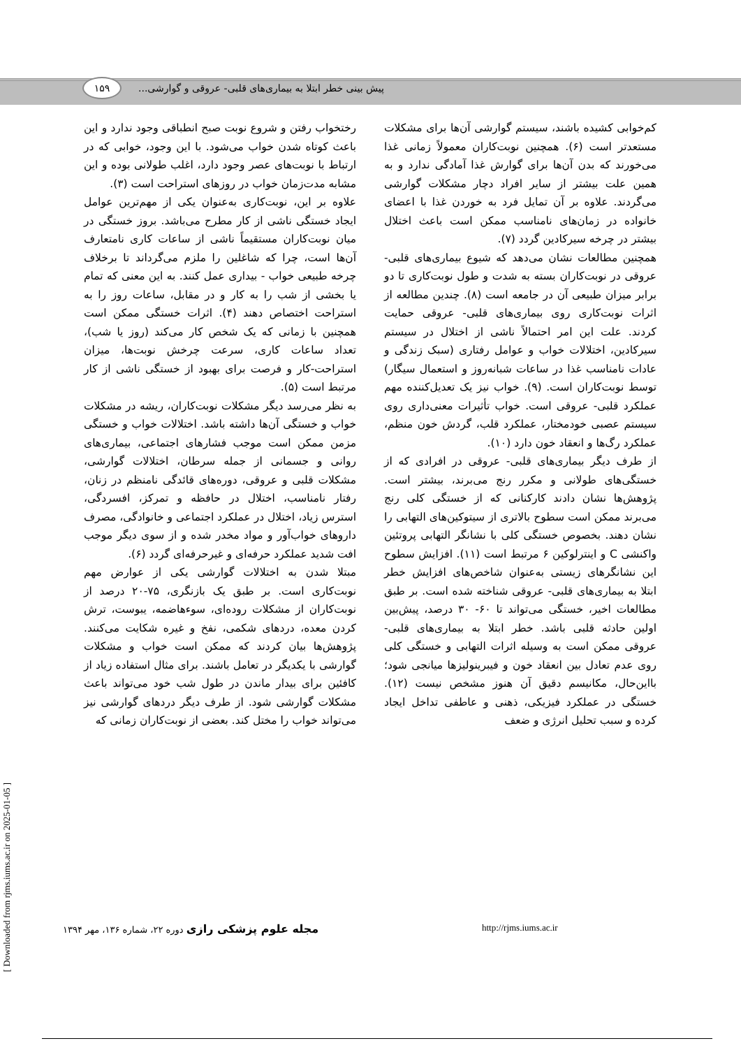۱۵۹
پیش بینی خطر ابتلا به بیماری‌های قلبی- عروقی و گوارشی...
رختخواب رفتن و شروع نوبت صبح انطباقی وجود ندارد و این باعث کوتاه شدن خواب می‌شود. با این وجود، خوابی که در ارتباط با نوبت‌های عصر وجود دارد، اغلب طولانی بوده و این مشابه مدت‌زمان خواب در روزهای استراحت است (۳).
علاوه بر این، نوبت‌کاری به‌عنوان یکی از مهم‌ترین عوامل ایجاد خستگی ناشی از کار مطرح می‌باشد. بروز خستگی در میان نوبت‌کاران مستقیماً ناشی از ساعات کاری نامتعارف آن‌ها است، چرا که شاغلین را ملزم می‌گرداند تا برخلاف چرخه طبیعی خواب - بیداری عمل کنند. به این معنی که تمام یا بخشی از شب را به کار و در مقابل، ساعات روز را به استراحت اختصاص دهند (۴). اثرات خستگی ممکن است همچنین با زمانی که یک شخص کار می‌کند (روز یا شب)، تعداد ساعات کاری، سرعت چرخش نوبت‌ها، میزان استراحت-کار و فرصت برای بهبود از خستگی ناشی از کار مرتبط است (۵).
به نظر می‌رسد دیگر مشکلات نوبت‌کاران، ریشه در مشکلات خواب و خستگی آن‌ها داشته باشد. اختلالات خواب و خستگی مزمن ممکن است موجب فشارهای اجتماعی، بیماری‌های روانی و جسمانی از جمله سرطان، اختلالات گوارشی، مشکلات قلبی و عروقی، دوره‌های قائدگی نامنظم در زنان، رفتار نامناسب، اختلال در حافظه و تمرکز، افسردگی، استرس زیاد، اختلال در عملکرد اجتماعی و خانوادگی، مصرف داروهای خواب‌آور و مواد مخدر شده و از سوی دیگر موجب افت شدید عملکرد حرفه‌ای و غیرحرفه‌ای گردد (۶).
مبتلا شدن به اختلالات گوارشی یکی از عوارض مهم نوبت‌کاری است. بر طبق یک بازنگری، ۷۵-۲۰ درصد از نوبت‌کاران از مشکلات روده‌ای، سوءهاضمه، یبوست، ترش کردن معده، دردهای شکمی، نفخ و غیره شکایت می‌کنند. پژوهش‌ها بیان کردند که ممکن است خواب و مشکلات گوارشی با یکدیگر در تعامل باشند. برای مثال استفاده زیاد از کافئین برای بیدار ماندن در طول شب خود می‌تواند باعث مشکلات گوارشی شود. از طرف دیگر دردهای گوارشی نیز می‌تواند خواب را مختل کند. بعضی از نوبت‌کاران زمانی که
کم‌خوابی کشیده باشند، سیستم گوارشی آن‌ها برای مشکلات مستعدتر است (۶). همچنین نوبت‌کاران معمولاً زمانی غذا می‌خورند که بدن آن‌ها برای گوارش غذا آمادگی ندارد و به همین علت بیشتر از سایر افراد دچار مشکلات گوارشی می‌گردند. علاوه بر آن تمایل فرد به خوردن غذا با اعضای خانواده در زمان‌های نامناسب ممکن است باعث اختلال بیشتر در چرخه سیرکادین گردد (۷).
همچنین مطالعات نشان می‌دهد که شیوع بیماری‌های قلبی-عروقی در نوبت‌کاران بسته به شدت و طول نوبت‌کاری تا دو برابر میزان طبیعی آن در جامعه است (۸). چندین مطالعه از اثرات نوبت‌کاری روی بیماری‌های قلبی- عروقی حمایت کردند. علت این امر احتمالاً ناشی از اختلال در سیستم سیرکادین، اختلالات خواب و عوامل رفتاری (سبک زندگی و عادات نامناسب غذا در ساعات شبانه‌روز و استعمال سیگار) توسط نوبت‌کاران است. (۹). خواب نیز یک تعدیل‌کننده مهم عملکرد قلبی- عروقی است. خواب تأثیرات معنی‌داری روی سیستم عصبی خودمختار، عملکرد قلب، گردش خون منظم، عملکرد رگ‌ها و انعقاد خون دارد (۱۰).
از طرف دیگر بیماری‌های قلبی- عروقی در افرادی که از خستگی‌های طولانی و مکرر رنج می‌برند، بیشتر است. پژوهش‌ها نشان دادند کارکنانی که از خستگی کلی رنج می‌برند ممکن است سطوح بالاتری از سیتوکین‌های التهابی را نشان دهند. بخصوص خستگی کلی با نشانگر التهابی پروتئین واکنشی C و اینترلوکین ۶ مرتبط است (۱۱). افزایش سطوح این نشانگرهای زیستی به‌عنوان شاخص‌های افزایش خطر ابتلا به بیماری‌های قلبی- عروقی شناخته شده است. بر طبق مطالعات اخیر، خستگی می‌تواند تا ۶۰- ۳۰ درصد، پیش‌بین اولین حادثه قلبی باشد. خطر ابتلا به بیماری‌های قلبی- عروقی ممکن است به وسیله اثرات التهابی و خستگی کلی روی عدم تعادل بین انعقاد خون و فیبرینولیزها میانجی شود؛ بااین‌حال، مکانیسم دقیق آن هنوز مشخص نیست (۱۲). خستگی در عملکرد فیزیکی، ذهنی و عاطفی تداخل ایجاد کرده و سبب تحلیل انرژی و ضعف
مجله علوم پزشکی رازی دوره ۲۲، شماره ۱۳۶، مهر ۱۳۹۴ http://rjms.iums.ac.ir
[ Downloaded from rjms.iums.ac.ir on 2025-01-05 ]